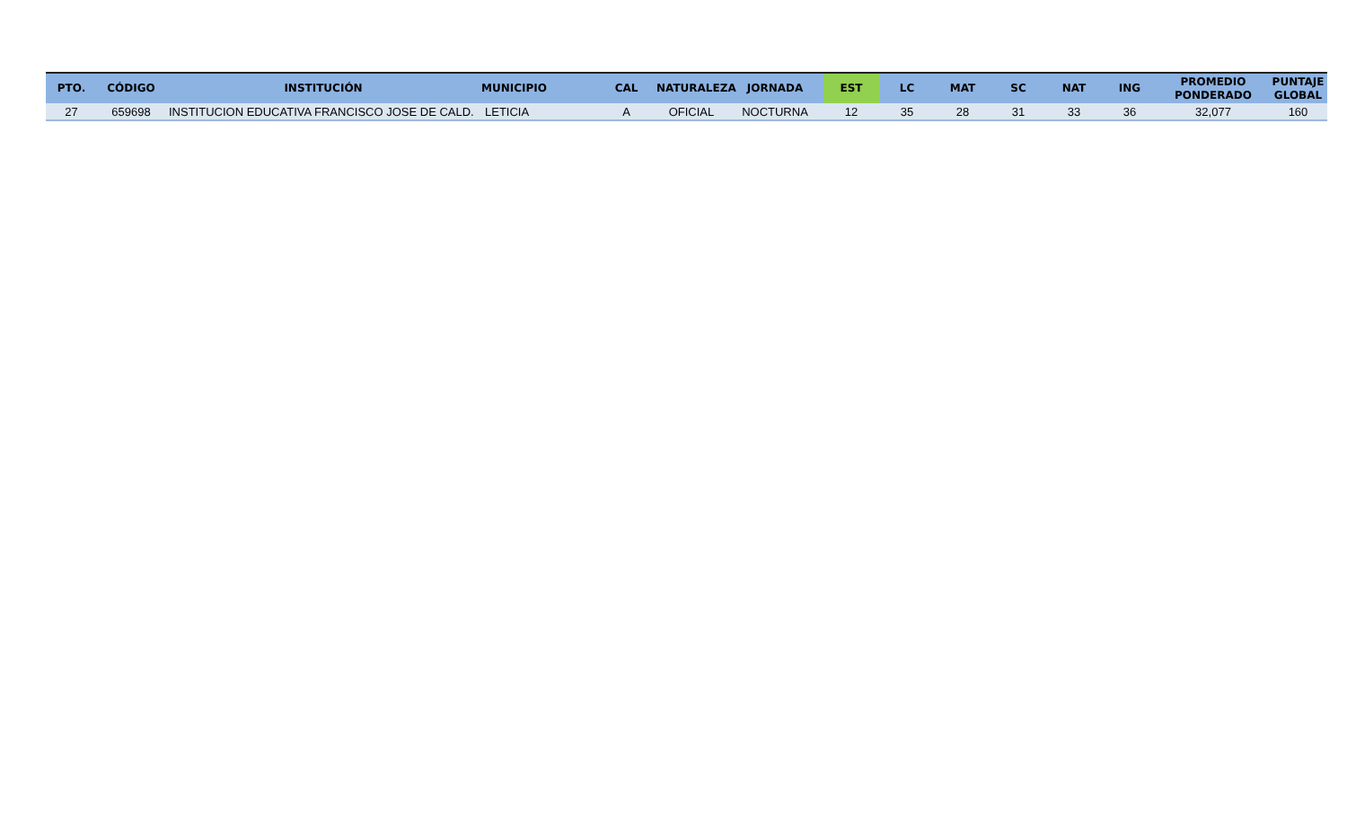| PTO. | CÓDIGO | INSTITUCIÓN | MUNICIPIO | CAL | NATURALEZA | JORNADA | EST | LC | MAT | SC | NAT | ING | PROMEDIO PONDERADO | PUNTAJE GLOBAL |
| --- | --- | --- | --- | --- | --- | --- | --- | --- | --- | --- | --- | --- | --- | --- |
| 27 | 659698 | INSTITUCION EDUCATIVA FRANCISCO JOSE DE CALD. | LETICIA | A | OFICIAL | NOCTURNA | 12 | 35 | 28 | 31 | 33 | 36 | 32,077 | 160 |